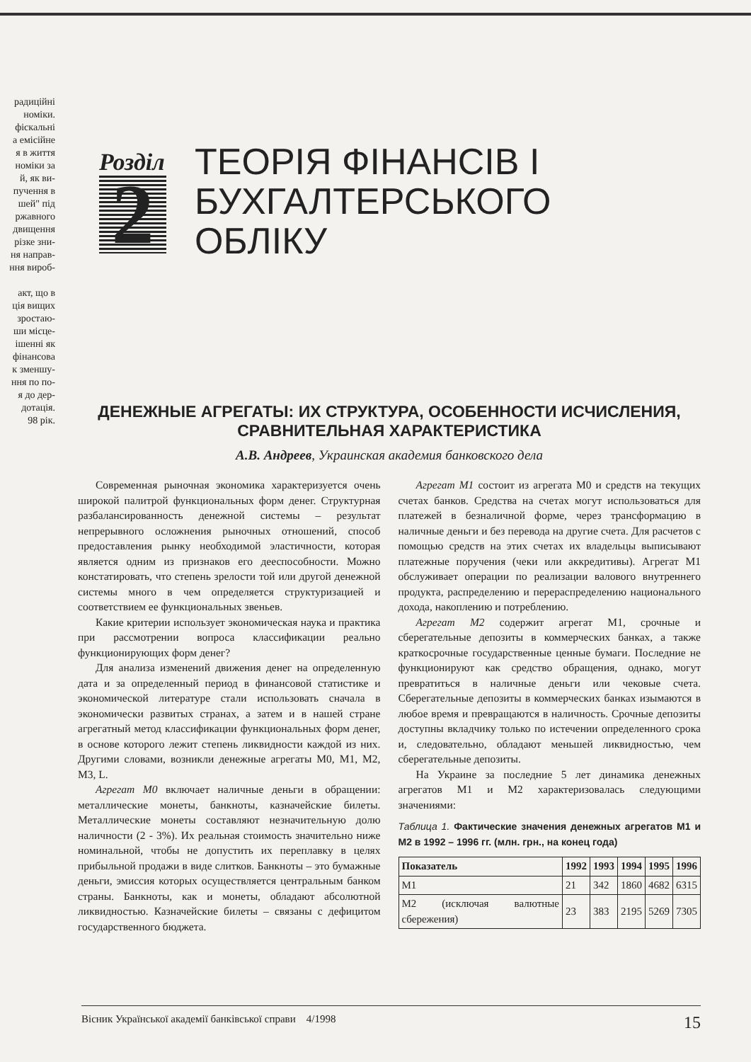радиційні
номіки.
фіскальні
а емісійне
я в життя
номіки за
й, як ви-
пучення в
шей" під
ржавного
двищення
різке зни-
ня направ-
ння вироб-
акт, що в
ція вищих
зростаю-
ши місце-
ішенні як
фінансова
к зменшу-
ння по по-
я до дер-
дотація.
98 рік.
Розділ
2
ТЕОРІЯ ФІНАНСІВ І
БУХГАЛТЕРСЬКОГО
ОБЛІКУ
ДЕНЕЖНЫЕ АГРЕГАТЫ: ИХ СТРУКТУРА, ОСОБЕННОСТИ ИСЧИСЛЕНИЯ, СРАВНИТЕЛЬНАЯ ХАРАКТЕРИСТИКА
А.В. Андреев, Украинская академия банковского дела
Современная рыночная экономика характеризуется очень широкой палитрой функциональных форм денег. Структурная разбалансированность денежной системы – результат непрерывного осложнения рыночных отношений, способ предоставления рынку необходимой эластичности, которая является одним из признаков его дееспособности. Можно констатировать, что степень зрелости той или другой денежной системы много в чем определяется структуризацией и соответствием ее функциональных звеньев.
Какие критерии использует экономическая наука и практика при рассмотрении вопроса классификации реально функционирующих форм денег?
Для анализа изменений движения денег на определенную дата и за определенный период в финансовой статистике и экономической литературе стали использовать сначала в экономически развитых странах, а затем и в нашей стране агрегатный метод классификации функциональных форм денег, в основе которого лежит степень ликвидности каждой из них. Другими словами, возникли денежные агрегаты М0, М1, М2, М3, L.
Агрегат М0 включает наличные деньги в обращении: металлические монеты, банкноты, казначейские билеты. Металлические монеты составляют незначительную долю наличности (2 - 3%). Их реальная стоимость значительно ниже номинальной, чтобы не допустить их переплавку в целях прибыльной продажи в виде слитков. Банкноты – это бумажные деньги, эмиссия которых осуществляется центральным банком страны. Банкноты, как и монеты, обладают абсолютной ликвидностью. Казначейские билеты – связаны с дефицитом государственного бюджета.
Агрегат М1 состоит из агрегата М0 и средств на текущих счетах банков. Средства на счетах могут использоваться для платежей в безналичной форме, через трансформацию в наличные деньги и без перевода на другие счета. Для расчетов с помощью средств на этих счетах их владельцы выписывают платежные поручения (чеки или аккредитивы). Агрегат М1 обслуживает операции по реализации валового внутреннего продукта, распределению и перераспределению национального дохода, накоплению и потреблению.
Агрегат М2 содержит агрегат М1, срочные и сберегательные депозиты в коммерческих банках, а также краткосрочные государственные ценные бумаги. Последние не функционируют как средство обращения, однако, могут превратиться в наличные деньги или чековые счета. Сберегательные депозиты в коммерческих банках изымаются в любое время и превращаются в наличность. Срочные депозиты доступны вкладчику только по истечении определенного срока и, следовательно, обладают меньшей ликвидностью, чем сберегательные депозиты.
На Украине за последние 5 лет динамика денежных агрегатов М1 и М2 характеризовалась следующими значениями:
Таблица 1. Фактические значения денежных агрегатов М1 и М2 в 1992 – 1996 гг. (млн. грн., на конец года)
| Показатель | 1992 | 1993 | 1994 | 1995 | 1996 |
| --- | --- | --- | --- | --- | --- |
| М1 | 21 | 342 | 1860 | 4682 | 6315 |
| М2 (исключая валютные сбережения) | 23 | 383 | 2195 | 5269 | 7305 |
Вісник Української академії банківської справи 4/1998 15